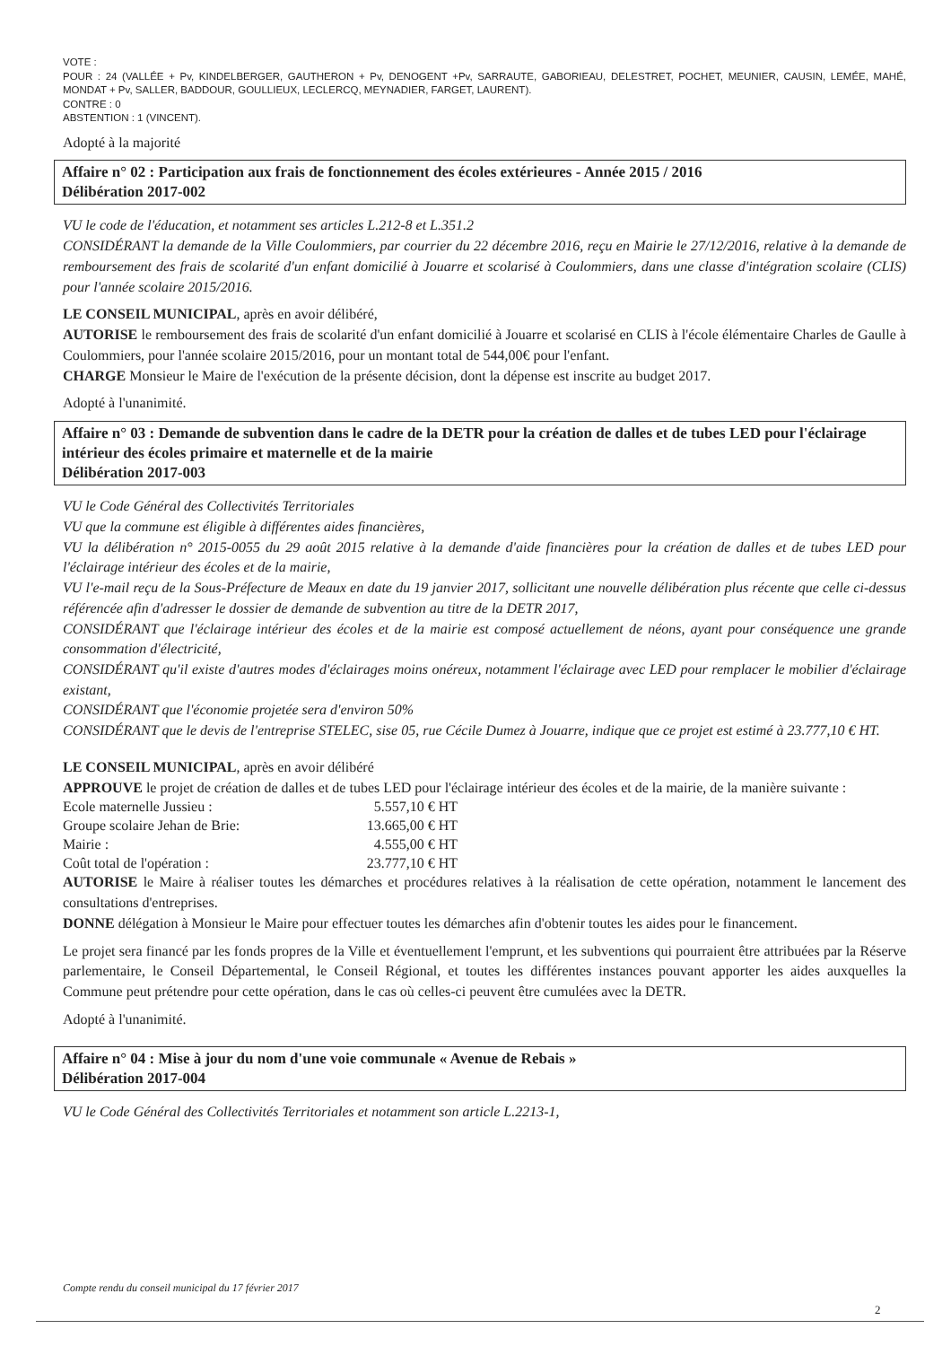VOTE :
POUR : 24 (VALLÉE + Pv, KINDELBERGER, GAUTHERON + Pv, DENOGENT +Pv, SARRAUTE, GABORIEAU, DELESTRET, POCHET, MEUNIER, CAUSIN, LEMÉE, MAHÉ, MONDAT + Pv, SALLER, BADDOUR, GOULLIEUX, LECLERCQ, MEYNADIER, FARGET, LAURENT).
CONTRE : 0
ABSTENTION : 1 (VINCENT).
Adopté à la majorité
Affaire n° 02 : Participation aux frais de fonctionnement des écoles extérieures - Année 2015 / 2016
Délibération 2017-002
VU le code de l'éducation, et notamment ses articles L.212-8 et L.351.2
CONSIDÉRANT la demande de la Ville Coulommiers, par courrier du 22 décembre 2016, reçu en Mairie le 27/12/2016, relative à la demande de remboursement des frais de scolarité d'un enfant domicilié à Jouarre et scolarisé à Coulommiers, dans une classe d'intégration scolaire (CLIS) pour l'année scolaire 2015/2016.
LE CONSEIL MUNICIPAL, après en avoir délibéré,
AUTORISE le remboursement des frais de scolarité d'un enfant domicilié à Jouarre et scolarisé en CLIS à l'école élémentaire Charles de Gaulle à Coulommiers, pour l'année scolaire 2015/2016, pour un montant total de 544,00€ pour l'enfant.
CHARGE Monsieur le Maire de l'exécution de la présente décision, dont la dépense est inscrite au budget 2017.
Adopté à l'unanimité.
Affaire n° 03 : Demande de subvention dans le cadre de la DETR pour la création de dalles et de tubes LED pour l'éclairage intérieur des écoles primaire et maternelle et de la mairie
Délibération 2017-003
VU le Code Général des Collectivités Territoriales
VU que la commune est éligible à différentes aides financières,
VU la délibération n° 2015-0055 du 29 août 2015 relative à la demande d'aide financières pour la création de dalles et de tubes LED pour l'éclairage intérieur des écoles et de la mairie,
VU l'e-mail reçu de la Sous-Préfecture de Meaux en date du 19 janvier 2017, sollicitant une nouvelle délibération plus récente que celle ci-dessus référencée afin d'adresser le dossier de demande de subvention au titre de la DETR 2017,
CONSIDÉRANT que l'éclairage intérieur des écoles et de la mairie est composé actuellement de néons, ayant pour conséquence une grande consommation d'électricité,
CONSIDÉRANT qu'il existe d'autres modes d'éclairages moins onéreux, notamment l'éclairage avec LED pour remplacer le mobilier d'éclairage existant,
CONSIDÉRANT que l'économie projetée sera d'environ 50%
CONSIDÉRANT que le devis de l'entreprise STELEC, sise 05, rue Cécile Dumez à Jouarre, indique que ce projet est estimé à 23.777,10 € HT.
LE CONSEIL MUNICIPAL, après en avoir délibéré
APPROUVE le projet de création de dalles et de tubes LED pour l'éclairage intérieur des écoles et de la mairie, de la manière suivante :
| Ecole maternelle Jussieu : | 5.557,10 € HT |
| Groupe scolaire Jehan de Brie: | 13.665,00 € HT |
| Mairie : | 4.555,00 € HT |
| Coût total de l'opération : | 23.777,10 € HT |
AUTORISE le Maire à réaliser toutes les démarches et procédures relatives à la réalisation de cette opération, notamment le lancement des consultations d'entreprises.
DONNE délégation à Monsieur le Maire pour effectuer toutes les démarches afin d'obtenir toutes les aides pour le financement.
Le projet sera financé par les fonds propres de la Ville et éventuellement l'emprunt, et les subventions qui pourraient être attribuées par la Réserve parlementaire, le Conseil Départemental, le Conseil Régional, et toutes les différentes instances pouvant apporter les aides auxquelles la Commune peut prétendre pour cette opération, dans le cas où celles-ci peuvent être cumulées avec la DETR.
Adopté à l'unanimité.
Affaire n° 04 : Mise à jour du nom d'une voie communale « Avenue de Rebais »
Délibération 2017-004
VU le Code Général des Collectivités Territoriales et notamment son article L.2213-1,
Compte rendu du conseil municipal du 17 février 2017
2